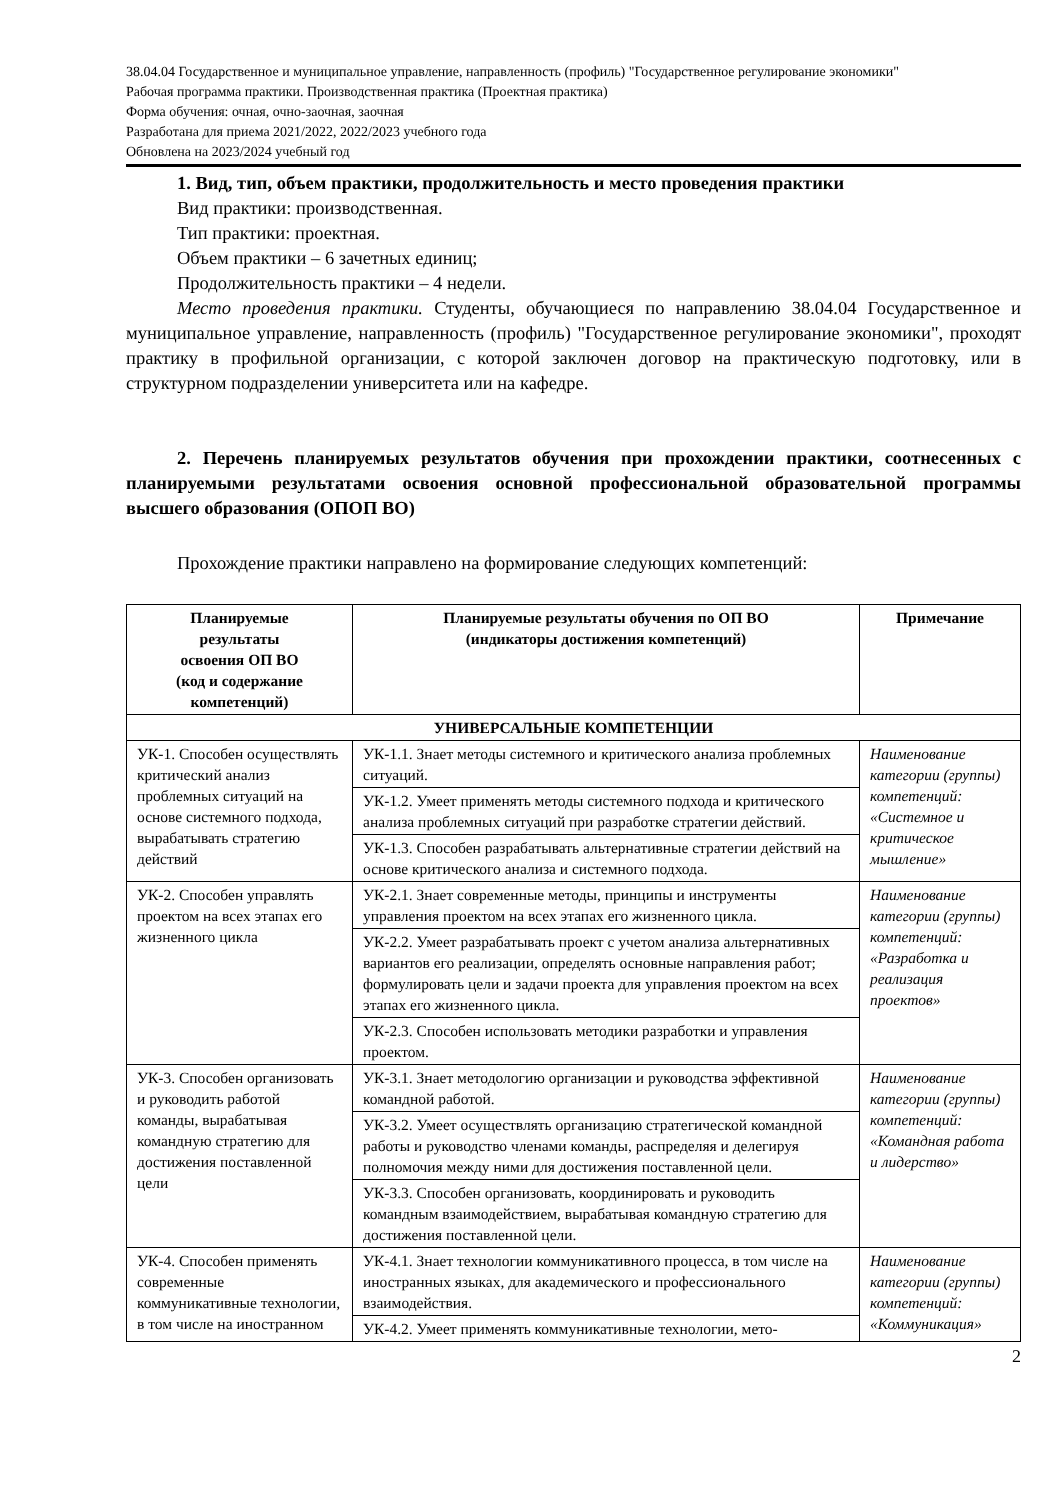38.04.04 Государственное и муниципальное управление, направленность (профиль) "Государственное регулирование экономики"
Рабочая программа практики. Производственная практика (Проектная практика)
Форма обучения: очная, очно-заочная, заочная
Разработана для приема 2021/2022, 2022/2023 учебного года
Обновлена на 2023/2024 учебный год
1. Вид, тип, объем практики, продолжительность и место проведения практики
Вид практики: производственная.
Тип практики: проектная.
Объем практики – 6 зачетных единиц;
Продолжительность практики – 4 недели.
Место проведения практики. Студенты, обучающиеся по направлению 38.04.04 Государственное и муниципальное управление, направленность (профиль) "Государственное регулирование экономики", проходят практику в профильной организации, с которой заключен договор на практическую подготовку, или в структурном подразделении университета или на кафедре.
2. Перечень планируемых результатов обучения при прохождении практики, соотнесенных с планируемыми результатами освоения основной профессиональной образовательной программы высшего образования (ОПОП ВО)
Прохождение практики направлено на формирование следующих компетенций:
| Планируемые результаты освоения ОП ВО (код и содержание компетенций) | Планируемые результаты обучения по ОП ВО (индикаторы достижения компетенций) | Примечание |
| --- | --- | --- |
| УНИВЕРСАЛЬНЫЕ КОМПЕТЕНЦИИ | | |
| УК-1. Способен осуществлять критический анализ проблемных ситуаций на основе системного подхода, вырабатывать стратегию действий | УК-1.1. Знает методы системного и критического анализа проблемных ситуаций. | Наименование категории (группы) компетенций: «Системное и критическое мышление» |
| | УК-1.2. Умеет применять методы системного подхода и критического анализа проблемных ситуаций при разработке стратегии действий. | |
| | УК-1.3. Способен разрабатывать альтернативные стратегии действий на основе критического анализа и системного подхода. | |
| УК-2. Способен управлять проектом на всех этапах его жизненного цикла | УК-2.1. Знает современные методы, принципы и инструменты управления проектом на всех этапах его жизненного цикла. | Наименование категории (группы) компетенций: «Разработка и реализация проектов» |
| | УК-2.2. Умеет разрабатывать проект с учетом анализа альтернативных вариантов его реализации, определять основные направления работ; формулировать цели и задачи проекта для управления проектом на всех этапах его жизненного цикла. | |
| | УК-2.3. Способен использовать методики разработки и управления проектом. | |
| УК-3. Способен организовать и руководить работой команды, вырабатывая командную стратегию для достижения поставленной цели | УК-3.1. Знает методологию организации и руководства эффективной командной работой. | Наименование категории (группы) компетенций: «Командная работа и лидерство» |
| | УК-3.2. Умеет осуществлять организацию стратегической командной работы и руководство членами команды, распределяя и делегируя полномочия между ними для достижения поставленной цели. | |
| | УК-3.3. Способен организовать, координировать и руководить командным взаимодействием, вырабатывая командную стратегию для достижения поставленной цели. | |
| УК-4. Способен применять современные коммуникативные технологии, в том числе на иностранном | УК-4.1. Знает технологии коммуникативного процесса, в том числе на иностранных языках, для академического и профессионального взаимодействия. | Наименование категории (группы) компетенций: «Коммуникация» |
| | УК-4.2. Умеет применять коммуникативные технологии, мето- | |
2